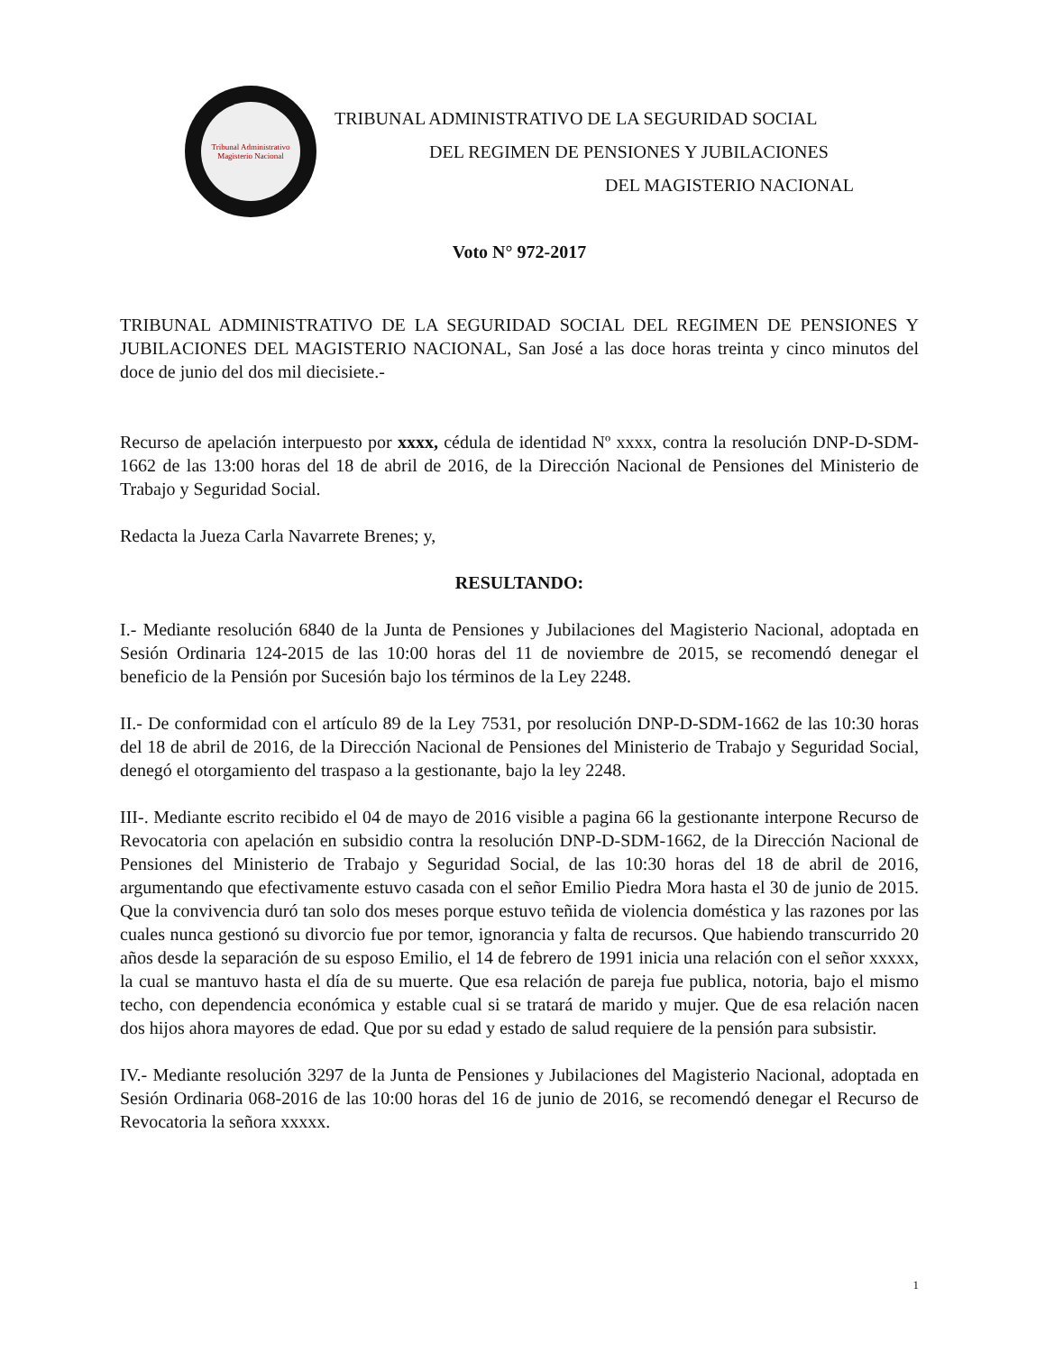Tribunal Administrativo
Magisterio Nacional
TRIBUNAL ADMINISTRATIVO DE LA SEGURIDAD SOCIAL
DEL REGIMEN DE PENSIONES Y JUBILACIONES
DEL MAGISTERIO NACIONAL
Voto N° 972-2017
TRIBUNAL ADMINISTRATIVO DE LA SEGURIDAD SOCIAL DEL REGIMEN DE PENSIONES Y JUBILACIONES DEL MAGISTERIO NACIONAL, San José a las doce horas treinta y cinco minutos del doce de junio del dos mil diecisiete.-
Recurso de apelación interpuesto por xxxx, cédula de identidad Nº xxxx, contra la resolución DNP-D-SDM-1662 de las 13:00 horas del 18 de abril de 2016, de la Dirección Nacional de Pensiones del Ministerio de Trabajo y Seguridad Social.
Redacta la Jueza Carla Navarrete Brenes; y,
RESULTANDO:
I.- Mediante resolución 6840 de la Junta de Pensiones y Jubilaciones del Magisterio Nacional, adoptada en Sesión Ordinaria 124-2015 de las 10:00 horas del 11 de noviembre de 2015, se recomendó denegar el beneficio de la Pensión por Sucesión bajo los términos de la Ley 2248.
II.- De conformidad con el artículo 89 de la Ley 7531, por resolución DNP-D-SDM-1662 de las 10:30 horas del 18 de abril de 2016, de la Dirección Nacional de Pensiones del Ministerio de Trabajo y Seguridad Social, denegó el otorgamiento del traspaso a la gestionante, bajo la ley 2248.
III-. Mediante escrito recibido el 04 de mayo de 2016 visible a pagina 66 la gestionante interpone Recurso de Revocatoria con apelación en subsidio contra la resolución DNP-D-SDM-1662, de la Dirección Nacional de Pensiones del Ministerio de Trabajo y Seguridad Social, de las 10:30 horas del 18 de abril de 2016, argumentando que efectivamente estuvo casada con el señor Emilio Piedra Mora hasta el 30 de junio de 2015. Que la convivencia duró tan solo dos meses porque estuvo teñida de violencia doméstica y las razones por las cuales nunca gestionó su divorcio fue por temor, ignorancia y falta de recursos. Que habiendo transcurrido 20 años desde la separación de su esposo Emilio, el 14 de febrero de 1991 inicia una relación con el señor xxxxx, la cual se mantuvo hasta el día de su muerte. Que esa relación de pareja fue publica, notoria, bajo el mismo techo, con dependencia económica y estable cual si se tratará de marido y mujer. Que de esa relación nacen dos hijos ahora mayores de edad. Que por su edad y estado de salud requiere de la pensión para subsistir.
IV.- Mediante resolución 3297 de la Junta de Pensiones y Jubilaciones del Magisterio Nacional, adoptada en Sesión Ordinaria 068-2016 de las 10:00 horas del 16 de junio de 2016, se recomendó denegar el Recurso de Revocatoria la señora xxxxx.
1